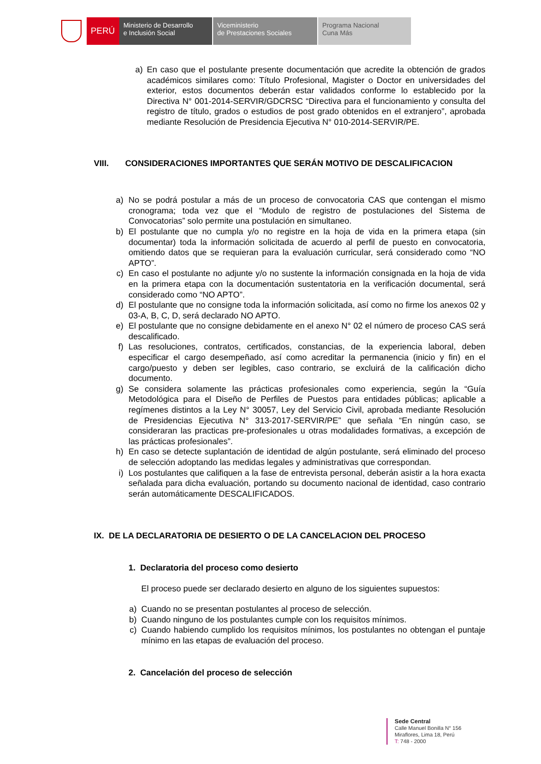PERÚ
Ministerio de Desarrollo
e Inclusión Social
Viceministerio
de Prestaciones Sociales
Programa Nacional
Cuna Más
a) En caso que el postulante presente documentación que acredite la obtención de grados académicos similares como: Título Profesional, Magister o Doctor en universidades del exterior, estos documentos deberán estar validados conforme lo establecido por la Directiva N° 001-2014-SERVIR/GDCRSC “Directiva para el funcionamiento y consulta del registro de título, grados o estudios de post grado obtenidos en el extranjero”, aprobada mediante Resolución de Presidencia Ejecutiva N° 010-2014-SERVIR/PE.
VIII. CONSIDERACIONES IMPORTANTES QUE SERÁN MOTIVO DE DESCALIFICACION
a) No se podrá postular a más de un proceso de convocatoria CAS que contengan el mismo cronograma; toda vez que el “Modulo de registro de postulaciones del Sistema de Convocatorias” solo permite una postulación en simultaneo.
b) El postulante que no cumpla y/o no registre en la hoja de vida en la primera etapa (sin documentar) toda la información solicitada de acuerdo al perfil de puesto en convocatoria, omitiendo datos que se requieran para la evaluación curricular, será considerado como “NO APTO”.
c) En caso el postulante no adjunte y/o no sustente la información consignada en la hoja de vida en la primera etapa con la documentación sustentatoria en la verificación documental, será considerado como “NO APTO”.
d) El postulante que no consigne toda la información solicitada, así como no firme los anexos 02 y 03-A, B, C, D, será declarado NO APTO.
e) El postulante que no consigne debidamente en el anexo N° 02 el número de proceso CAS será descalificado.
f) Las resoluciones, contratos, certificados, constancias, de la experiencia laboral, deben especificar el cargo desempeñado, así como acreditar la permanencia (inicio y fin) en el cargo/puesto y deben ser legibles, caso contrario, se excluirá de la calificación dicho documento.
g) Se considera solamente las prácticas profesionales como experiencia, según la “Guía Metodológica para el Diseño de Perfiles de Puestos para entidades públicas; aplicable a regímenes distintos a la Ley N° 30057, Ley del Servicio Civil, aprobada mediante Resolución de Presidencias Ejecutiva N° 313-2017-SERVIR/PE” que señala “En ningún caso, se consideraran las practicas pre-profesionales u otras modalidades formativas, a excepción de las prácticas profesionales”.
h) En caso se detecte suplantación de identidad de algún postulante, será eliminado del proceso de selección adoptando las medidas legales y administrativas que correspondan.
i) Los postulantes que califiquen a la fase de entrevista personal, deberán asistir a la hora exacta señalada para dicha evaluación, portando su documento nacional de identidad, caso contrario serán automáticamente DESCALIFICADOS.
IX. DE LA DECLARATORIA DE DESIERTO O DE LA CANCELACION DEL PROCESO
1. Declaratoria del proceso como desierto
El proceso puede ser declarado desierto en alguno de los siguientes supuestos:
a) Cuando no se presentan postulantes al proceso de selección.
b) Cuando ninguno de los postulantes cumple con los requisitos mínimos.
c) Cuando habiendo cumplido los requisitos mínimos, los postulantes no obtengan el puntaje mínimo en las etapas de evaluación del proceso.
2. Cancelación del proceso de selección
Sede Central
Calle Manuel Bonilla N° 156
Miraflores, Lima 18, Perú
T: 748 - 2000